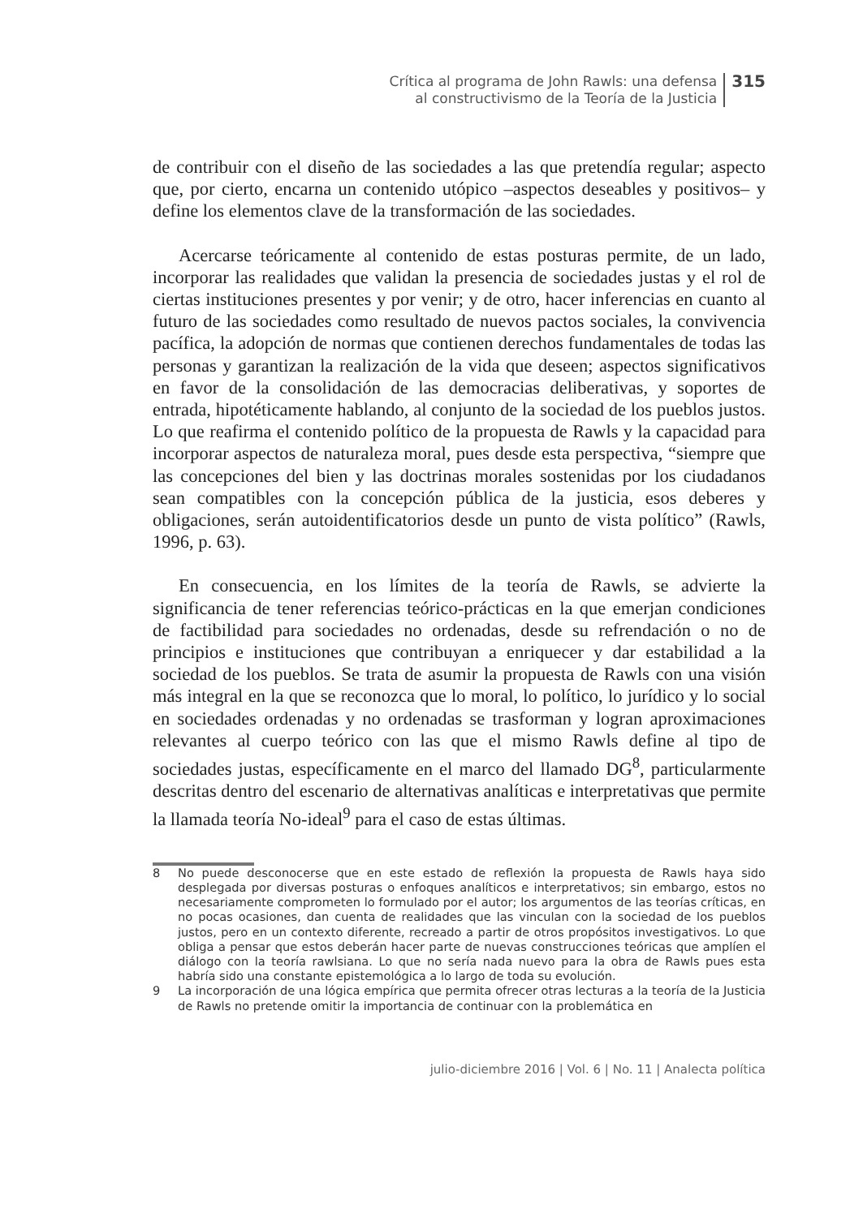Crítica al programa de John Rawls: una defensa
al constructivismo de la Teoría de la Justicia
315
de contribuir con el diseño de las sociedades a las que pretendía regular; aspecto que, por cierto, encarna un contenido utópico –aspectos deseables y positivos– y define los elementos clave de la transformación de las sociedades.
Acercarse teóricamente al contenido de estas posturas permite, de un lado, incorporar las realidades que validan la presencia de sociedades justas y el rol de ciertas instituciones presentes y por venir; y de otro, hacer inferencias en cuanto al futuro de las sociedades como resultado de nuevos pactos sociales, la convivencia pacífica, la adopción de normas que contienen derechos fundamentales de todas las personas y garantizan la realización de la vida que deseen; aspectos significativos en favor de la consolidación de las democracias deliberativas, y soportes de entrada, hipotéticamente hablando, al conjunto de la sociedad de los pueblos justos. Lo que reafirma el contenido político de la propuesta de Rawls y la capacidad para incorporar aspectos de naturaleza moral, pues desde esta perspectiva, “siempre que las concepciones del bien y las doctrinas morales sostenidas por los ciudadanos sean compatibles con la concepción pública de la justicia, esos deberes y obligaciones, serán autoidentificatorios desde un punto de vista político” (Rawls, 1996, p. 63).
En consecuencia, en los límites de la teoría de Rawls, se advierte la significancia de tener referencias teórico-prácticas en la que emerjan condiciones de factibilidad para sociedades no ordenadas, desde su refrendación o no de principios e instituciones que contribuyan a enriquecer y dar estabilidad a la sociedad de los pueblos. Se trata de asumir la propuesta de Rawls con una visión más integral en la que se reconozca que lo moral, lo político, lo jurídico y lo social en sociedades ordenadas y no ordenadas se trasforman y logran aproximaciones relevantes al cuerpo teórico con las que el mismo Rawls define al tipo de sociedades justas, específicamente en el marco del llamado DG<sup>8</sup>, particularmente descritas dentro del escenario de alternativas analíticas e interpretativas que permite la llamada teoría No-ideal<sup>9</sup> para el caso de estas últimas.
8 No puede desconocerse que en este estado de reflexión la propuesta de Rawls haya sido desplegada por diversas posturas o enfoques analíticos e interpretativos; sin embargo, estos no necesariamente comprometen lo formulado por el autor; los argumentos de las teorías críticas, en no pocas ocasiones, dan cuenta de realidades que las vinculan con la sociedad de los pueblos justos, pero en un contexto diferente, recreado a partir de otros propósitos investigativos. Lo que obliga a pensar que estos deberán hacer parte de nuevas construcciones teóricas que amplíen el diálogo con la teoría rawlsiana. Lo que no sería nada nuevo para la obra de Rawls pues esta habría sido una constante epistemológica a lo largo de toda su evolución.
9 La incorporación de una lógica empírica que permita ofrecer otras lecturas a la teoría de la Justicia de Rawls no pretende omitir la importancia de continuar con la problemática en
julio-diciembre 2016 | Vol. 6 | No. 11 | Analecta política